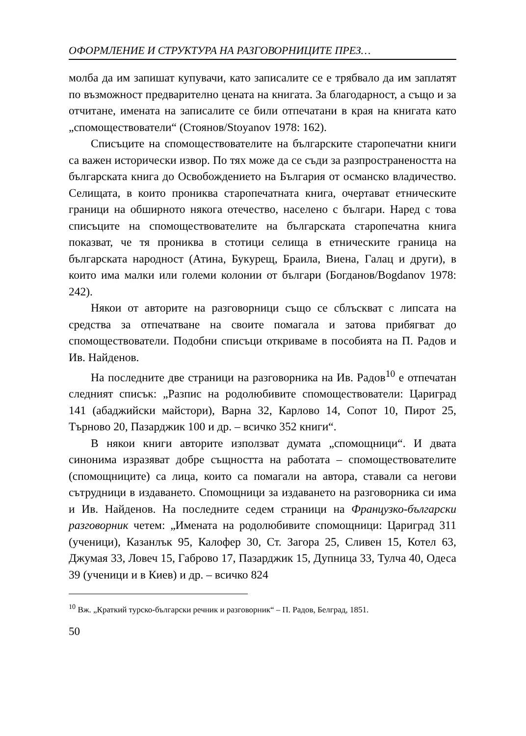ОФОРМЛЕНИЕ И СТРУКТУРА НА РАЗГОВОРНИЦИТЕ ПРЕЗ…
молба да им запишат купувачи, като записалите се е трябвало да им заплатят по възможност предварително цената на книгата. За благодарност, а също и за отчитане, имената на записалите се били отпечатани в края на книгата като „спомоществователи“ (Стоянов/Stoyanov 1978: 162).
Списъците на спомоществователите на българските старопечатни книги са важен исторически извор. По тях може да се съди за разпространеността на българската книга до Освобождението на България от османско владичество. Селищата, в които прониква старопечатната книга, очертават етническите граници на обширното някога отечество, населено с българи. Наред с това списъците на спомоществователите на българската старопечатна книга показват, че тя прониква в стотици селища в етническите граница на българската народност (Атина, Букурещ, Браила, Виена, Галац и други), в които има малки или големи колонии от българи (Богданов/Bogdanov 1978: 242).
Някои от авторите на разговорници също се сблъскват с липсата на средства за отпечатване на своите помагала и затова прибягват до спомоществователи. Подобни списъци откриваме в пособията на П. Радов и Ив. Найденов.
На последните две страници на разговорника на Ив. Радов<sup>10</sup> е отпечатан следният списък: „Разпис на родолюбивите спомоществователи: Цариград 141 (абаджийски майстори), Варна 32, Карлово 14, Сопот 10, Пирот 25, Търново 20, Пазарджик 100 и др. – всичко 352 книги“.
В някои книги авторите използват думата „спомощници“. И двата синонима изразяват добре същността на работата – спомоществователите (спомощниците) са лица, които са помагали на автора, ставали са негови сътрудници в издаването. Спомощници за издаването на разговорника си има и Ив. Найденов. На последните седем страници на Французко-български разговорник четем: „Имената на родолюбивите спомощници: Цариград 311 (ученици), Казанлък 95, Калофер 30, Ст. Загора 25, Сливен 15, Котел 63, Джумая 33, Ловеч 15, Габрово 17, Пазарджик 15, Дупница 33, Тулча 40, Одеса 39 (ученици и в Киев) и др. – всичко 824
<sup>10</sup> Вж. „Краткий турско-български речник и разговорник“ – П. Радов, Белград, 1851.
50